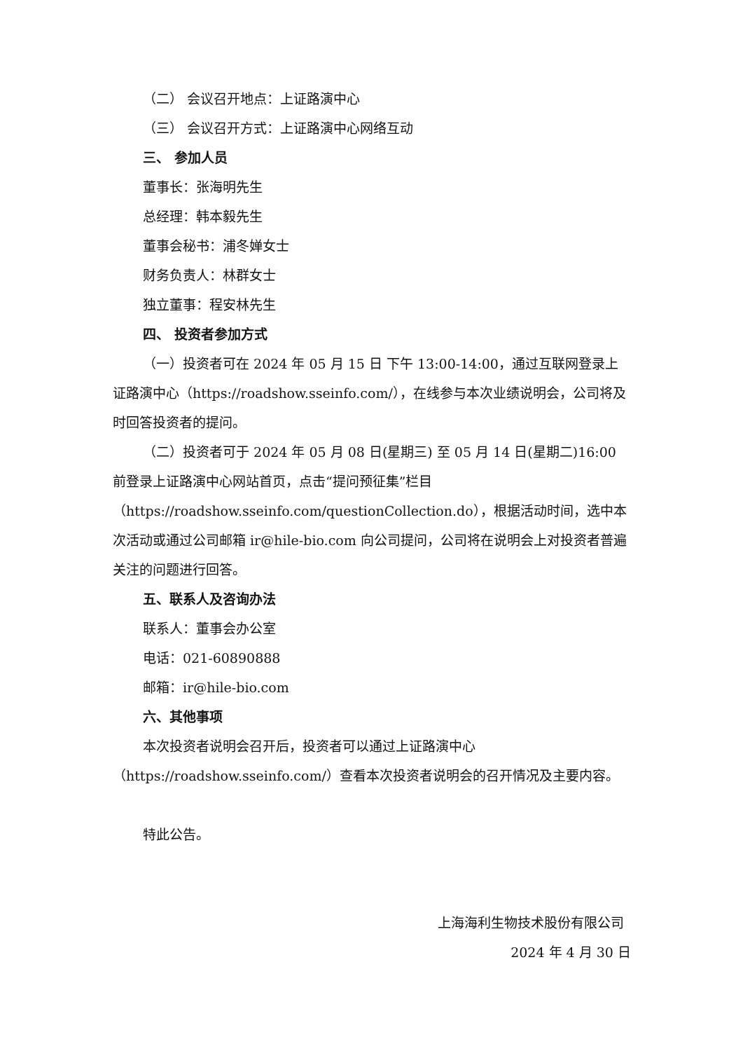（二） 会议召开地点：上证路演中心
（三） 会议召开方式：上证路演中心网络互动
三、 参加人员
董事长：张海明先生
总经理：韩本毅先生
董事会秘书：浦冬婵女士
财务负责人：林群女士
独立董事：程安林先生
四、 投资者参加方式
（一）投资者可在 2024 年 05 月 15 日 下午 13:00-14:00，通过互联网登录上证路演中心（https://roadshow.sseinfo.com/），在线参与本次业绩说明会，公司将及时回答投资者的提问。
（二）投资者可于 2024 年 05 月 08 日(星期三) 至 05 月 14 日(星期二)16:00 前登录上证路演中心网站首页，点击“提问预征集”栏目（https://roadshow.sseinfo.com/questionCollection.do），根据活动时间，选中本次活动或通过公司邮箱 ir@hile-bio.com 向公司提问，公司将在说明会上对投资者普遍关注的问题进行回答。
五、联系人及咨询办法
联系人：董事会办公室
电话：021-60890888
邮箱：ir@hile-bio.com
六、其他事项
本次投资者说明会召开后，投资者可以通过上证路演中心（https://roadshow.sseinfo.com/）查看本次投资者说明会的召开情况及主要内容。
特此公告。
上海海利生物技术股份有限公司
2024 年 4 月 30 日